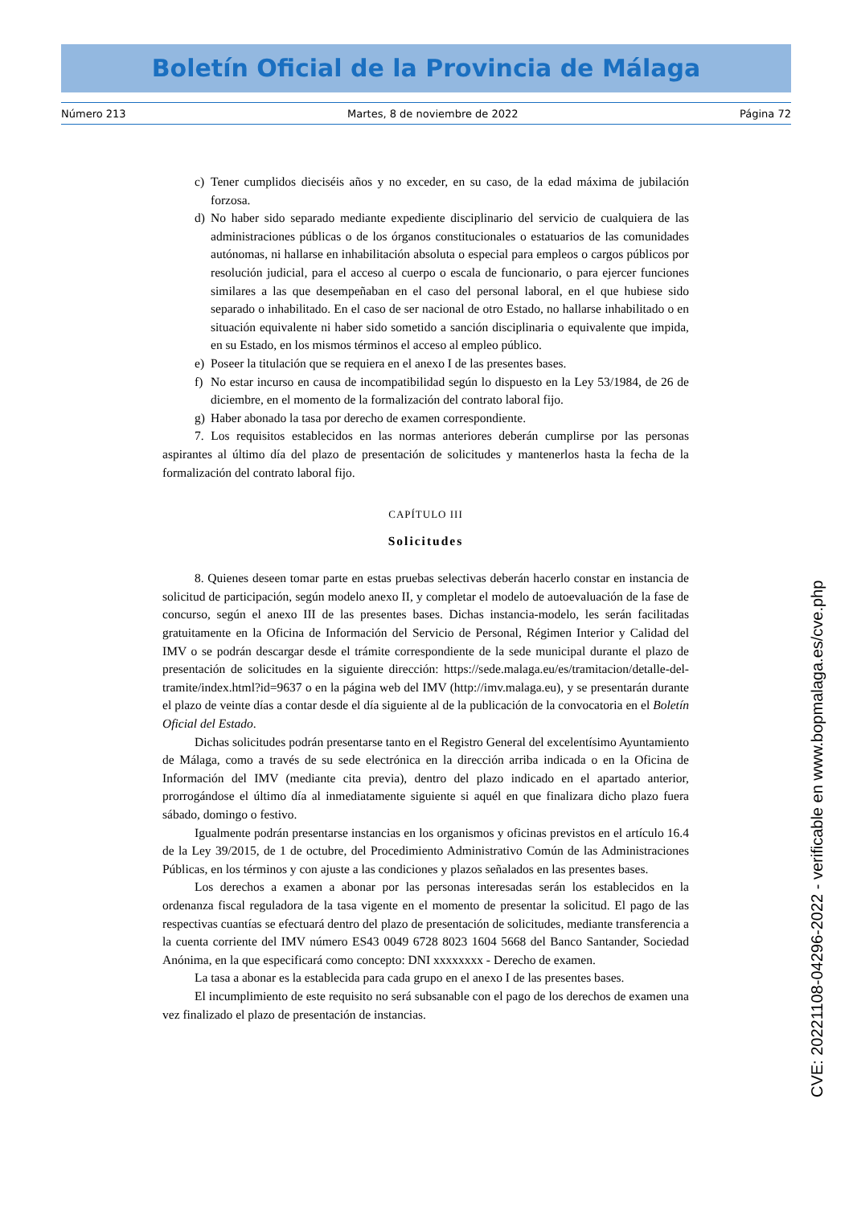Boletín Oficial de la Provincia de Málaga
Número 213 Martes, 8 de noviembre de 2022 Página 72
c) Tener cumplidos dieciséis años y no exceder, en su caso, de la edad máxima de jubilación forzosa.
d) No haber sido separado mediante expediente disciplinario del servicio de cualquiera de las administraciones públicas o de los órganos constitucionales o estatuarios de las comunidades autónomas, ni hallarse en inhabilitación absoluta o especial para empleos o cargos públicos por resolución judicial, para el acceso al cuerpo o escala de funcionario, o para ejercer funciones similares a las que desempeñaban en el caso del personal laboral, en el que hubiese sido separado o inhabilitado. En el caso de ser nacional de otro Estado, no hallarse inhabilitado o en situación equivalente ni haber sido sometido a sanción disciplinaria o equivalente que impida, en su Estado, en los mismos términos el acceso al empleo público.
e) Poseer la titulación que se requiera en el anexo I de las presentes bases.
f) No estar incurso en causa de incompatibilidad según lo dispuesto en la Ley 53/1984, de 26 de diciembre, en el momento de la formalización del contrato laboral fijo.
g) Haber abonado la tasa por derecho de examen correspondiente.
7. Los requisitos establecidos en las normas anteriores deberán cumplirse por las personas aspirantes al último día del plazo de presentación de solicitudes y mantenerlos hasta la fecha de la formalización del contrato laboral fijo.
CAPÍTULO III
Solicitudes
8. Quienes deseen tomar parte en estas pruebas selectivas deberán hacerlo constar en instancia de solicitud de participación, según modelo anexo II, y completar el modelo de autoevaluación de la fase de concurso, según el anexo III de las presentes bases. Dichas instancia-modelo, les serán facilitadas gratuitamente en la Oficina de Información del Servicio de Personal, Régimen Interior y Calidad del IMV o se podrán descargar desde el trámite correspondiente de la sede municipal durante el plazo de presentación de solicitudes en la siguiente dirección: https://sede.malaga.eu/es/tramitacion/detalle-del-tramite/index.html?id=9637 o en la página web del IMV (http://imv.malaga.eu), y se presentarán durante el plazo de veinte días a contar desde el día siguiente al de la publicación de la convocatoria en el Boletín Oficial del Estado.
Dichas solicitudes podrán presentarse tanto en el Registro General del excelentísimo Ayuntamiento de Málaga, como a través de su sede electrónica en la dirección arriba indicada o en la Oficina de Información del IMV (mediante cita previa), dentro del plazo indicado en el apartado anterior, prorrogándose el último día al inmediatamente siguiente si aquél en que finalizara dicho plazo fuera sábado, domingo o festivo.
Igualmente podrán presentarse instancias en los organismos y oficinas previstos en el artículo 16.4 de la Ley 39/2015, de 1 de octubre, del Procedimiento Administrativo Común de las Administraciones Públicas, en los términos y con ajuste a las condiciones y plazos señalados en las presentes bases.
Los derechos a examen a abonar por las personas interesadas serán los establecidos en la ordenanza fiscal reguladora de la tasa vigente en el momento de presentar la solicitud. El pago de las respectivas cuantías se efectuará dentro del plazo de presentación de solicitudes, mediante transferencia a la cuenta corriente del IMV número ES43 0049 6728 8023 1604 5668 del Banco Santander, Sociedad Anónima, en la que especificará como concepto: DNI xxxxxxxx - Derecho de examen.
La tasa a abonar es la establecida para cada grupo en el anexo I de las presentes bases.
El incumplimiento de este requisito no será subsanable con el pago de los derechos de examen una vez finalizado el plazo de presentación de instancias.
CVE: 20221108-04296-2022 - verificable en www.bopmalaga.es/cve.php